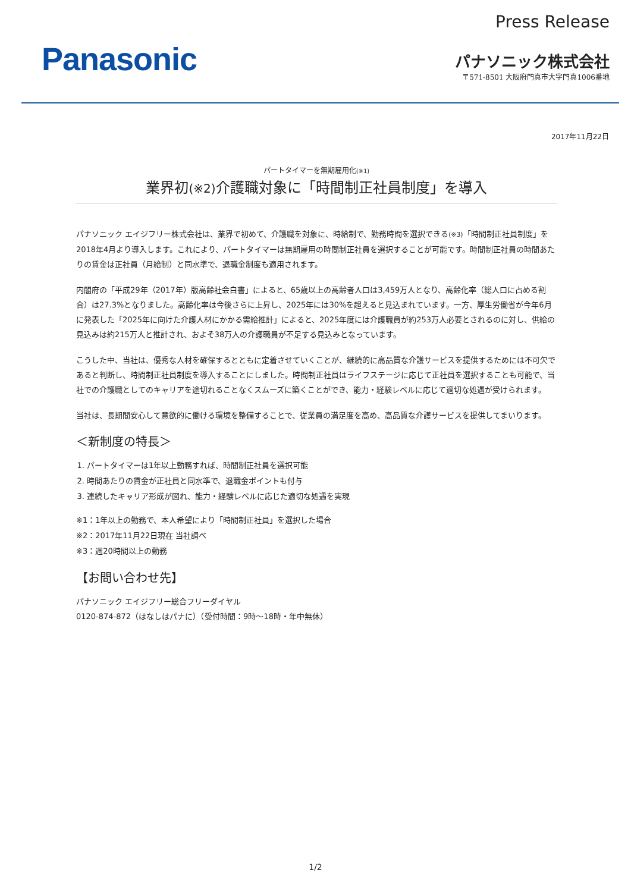Panasonic
Press Release
パナソニック株式会社
〒571-8501 大阪府門真市大字門真1006番地
2017年11月22日
パートタイマーを無期雇用化(※1)
業界初(※2) 介護職対象に「時間制正社員制度」を導入
パナソニック エイジフリー株式会社は、業界で初めて、介護職を対象に、時給制で、勤務時間を選択できる(※3)「時間制正社員制度」を2018年4月より導入します。これにより、パートタイマーは無期雇用の時間制正社員を選択することが可能です。時間制正社員の時間あたりの賃金は正社員（月給制）と同水準で、退職金制度も適用されます。
内閣府の「平成29年（2017年）版高齢社会白書」によると、65歳以上の高齢者人口は3,459万人となり、高齢化率（総人口に占める割合）は27.3%となりました。高齢化率は今後さらに上昇し、2025年には30%を超えると見込まれています。一方、厚生労働省が今年6月に発表した「2025年に向けた介護人材にかかる需給推計」によると、2025年度には介護職員が約253万人必要とされるのに対し、供給の見込みは約215万人と推計され、およそ38万人の介護職員が不足する見込みとなっています。
こうした中、当社は、優秀な人材を確保するとともに定着させていくことが、継続的に高品質な介護サービスを提供するためには不可欠であると判断し、時間制正社員制度を導入することにしました。時間制正社員はライフステージに応じて正社員を選択することも可能で、当社での介護職としてのキャリアを途切れることなくスムーズに築くことができ、能力・経験レベルに応じて適切な処遇が受けられます。
当社は、長期間安心して意欲的に働ける環境を整備することで、従業員の満足度を高め、高品質な介護サービスを提供してまいります。
＜新制度の特長＞
1. パートタイマーは1年以上勤務すれば、時間制正社員を選択可能
2. 時間あたりの賃金が正社員と同水準で、退職金ポイントも付与
3. 連続したキャリア形成が図れ、能力・経験レベルに応じた適切な処遇を実現
※1：1年以上の勤務で、本人希望により「時間制正社員」を選択した場合
※2：2017年11月22日現在 当社調べ
※3：週20時間以上の勤務
【お問い合わせ先】
パナソニック エイジフリー総合フリーダイヤル
0120-874-872（はなしはパナに）（受付時間：9時～18時・年中無休）
1/2